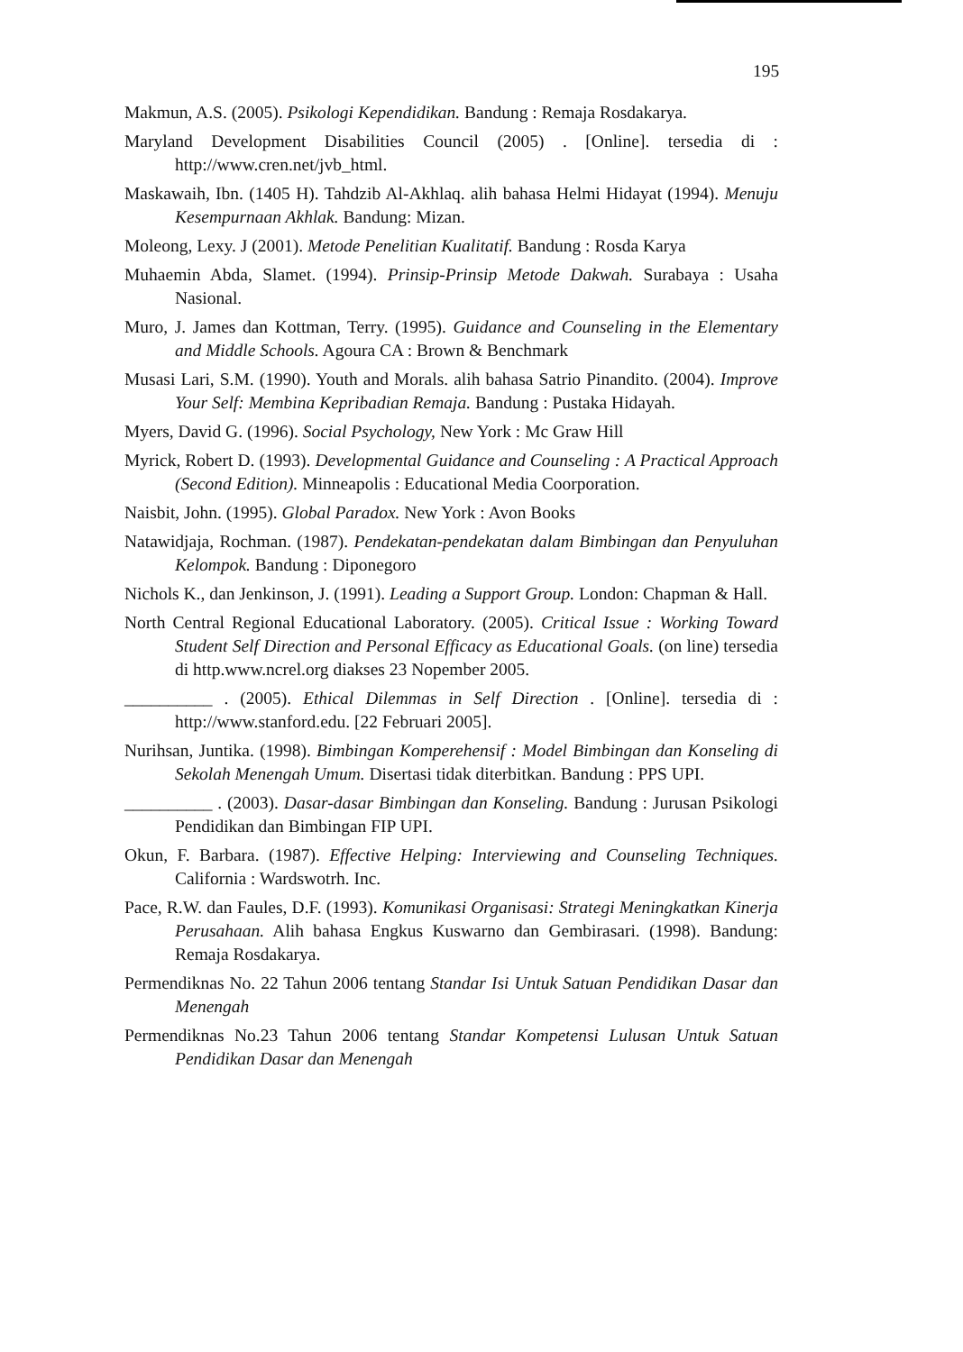195
Makmun, A.S. (2005). Psikologi Kependidikan. Bandung : Remaja Rosdakarya.
Maryland Development Disabilities Council (2005) . [Online]. tersedia di : http://www.cren.net/jvb_html.
Maskawaih, Ibn. (1405 H). Tahdzib Al-Akhlaq. alih bahasa Helmi Hidayat (1994). Menuju Kesempurnaan Akhlak. Bandung: Mizan.
Moleong, Lexy. J (2001). Metode Penelitian Kualitatif. Bandung : Rosda Karya
Muhaemin Abda, Slamet. (1994). Prinsip-Prinsip Metode Dakwah. Surabaya : Usaha Nasional.
Muro, J. James dan Kottman, Terry. (1995). Guidance and Counseling in the Elementary and Middle Schools. Agoura CA : Brown & Benchmark
Musasi Lari, S.M. (1990). Youth and Morals. alih bahasa Satrio Pinandito. (2004). Improve Your Self: Membina Kepribadian Remaja. Bandung : Pustaka Hidayah.
Myers, David G. (1996). Social Psychology, New York : Mc Graw Hill
Myrick, Robert D. (1993). Developmental Guidance and Counseling : A Practical Approach (Second Edition). Minneapolis : Educational Media Coorporation.
Naisbit, John. (1995). Global Paradox. New York : Avon Books
Natawidjaja, Rochman. (1987). Pendekatan-pendekatan dalam Bimbingan dan Penyuluhan Kelompok. Bandung : Diponegoro
Nichols K., dan Jenkinson, J. (1991). Leading a Support Group. London: Chapman & Hall.
North Central Regional Educational Laboratory. (2005). Critical Issue : Working Toward Student Self Direction and Personal Efficacy as Educational Goals. (on line) tersedia di http.www.ncrel.org diakses 23 Nopember 2005.
__________ . (2005). Ethical Dilemmas in Self Direction . [Online]. tersedia di : http://www.stanford.edu. [22 Februari 2005].
Nurihsan, Juntika. (1998). Bimbingan Komperehensif : Model Bimbingan dan Konseling di Sekolah Menengah Umum. Disertasi tidak diterbitkan. Bandung : PPS UPI.
__________ . (2003). Dasar-dasar Bimbingan dan Konseling. Bandung : Jurusan Psikologi Pendidikan dan Bimbingan FIP UPI.
Okun, F. Barbara. (1987). Effective Helping: Interviewing and Counseling Techniques. California : Wardswotrh. Inc.
Pace, R.W. dan Faules, D.F. (1993). Komunikasi Organisasi: Strategi Meningkatkan Kinerja Perusahaan. Alih bahasa Engkus Kuswarno dan Gembirasari. (1998). Bandung: Remaja Rosdakarya.
Permendiknas No. 22 Tahun 2006 tentang Standar Isi Untuk Satuan Pendidikan Dasar dan Menengah
Permendiknas No.23 Tahun 2006 tentang Standar Kompetensi Lulusan Untuk Satuan Pendidikan Dasar dan Menengah